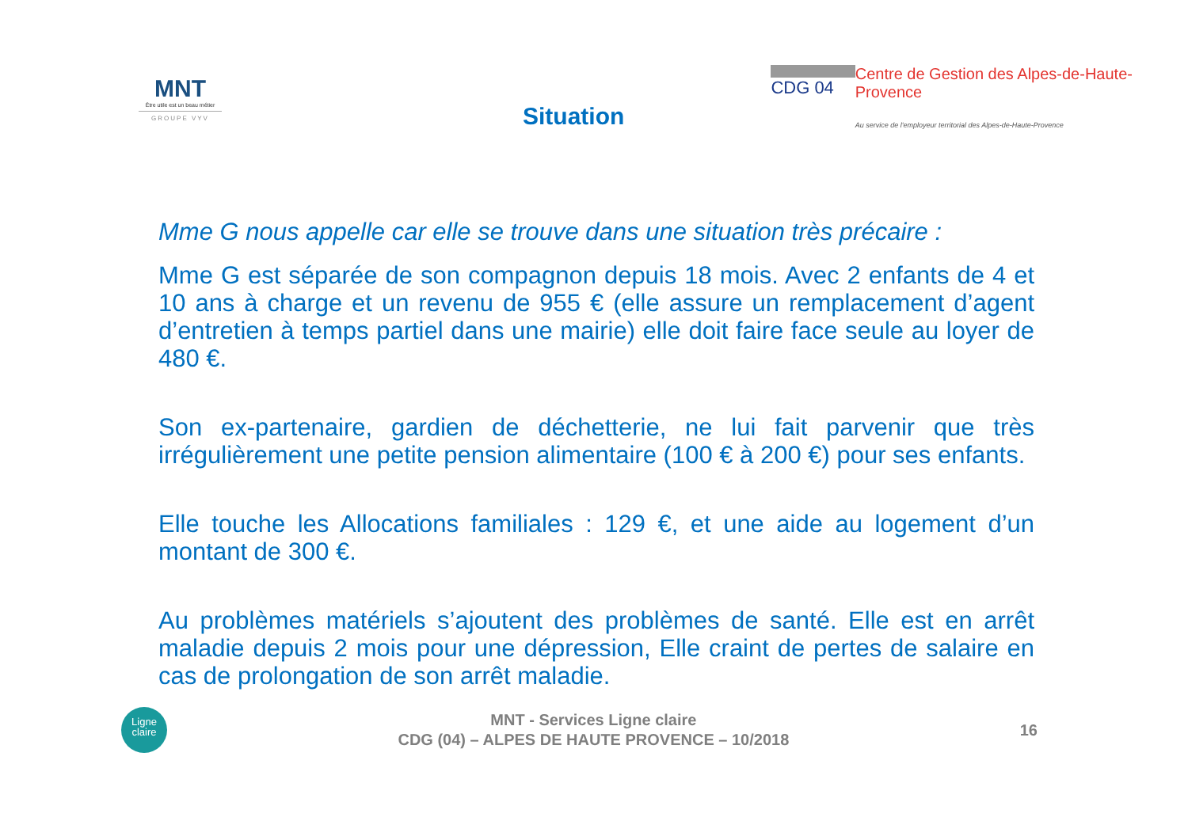MNT
Être utile est un beau métier
GROUPE VYV
Situation
CDG 04 Centre de Gestion des Alpes-de-Haute-Provence
Au service de l'employeur territorial des Alpes-de-Haute-Provence
Mme G nous appelle car elle se trouve dans une situation très précaire :
Mme G est séparée de son compagnon depuis 18 mois. Avec 2 enfants de 4 et 10 ans à charge et un revenu de 955 € (elle assure un remplacement d’agent d’entretien à temps partiel dans une mairie) elle doit faire face seule au loyer de 480 €.
Son ex-partenaire, gardien de déchetterie, ne lui fait parvenir que très irrégulièrement une petite pension alimentaire (100 € à 200 €) pour ses enfants.
Elle touche les Allocations familiales : 129 €, et une aide au logement d’un montant de 300 €.
Au problèmes matériels s’ajoutent des problèmes de santé. Elle est en arrêt maladie depuis 2 mois pour une dépression, Elle craint de pertes de salaire en cas de prolongation de son arrêt maladie.
Ligne
claire
MNT - Services Ligne claire
CDG (04) – ALPES DE HAUTE PROVENCE – 10/2018
16